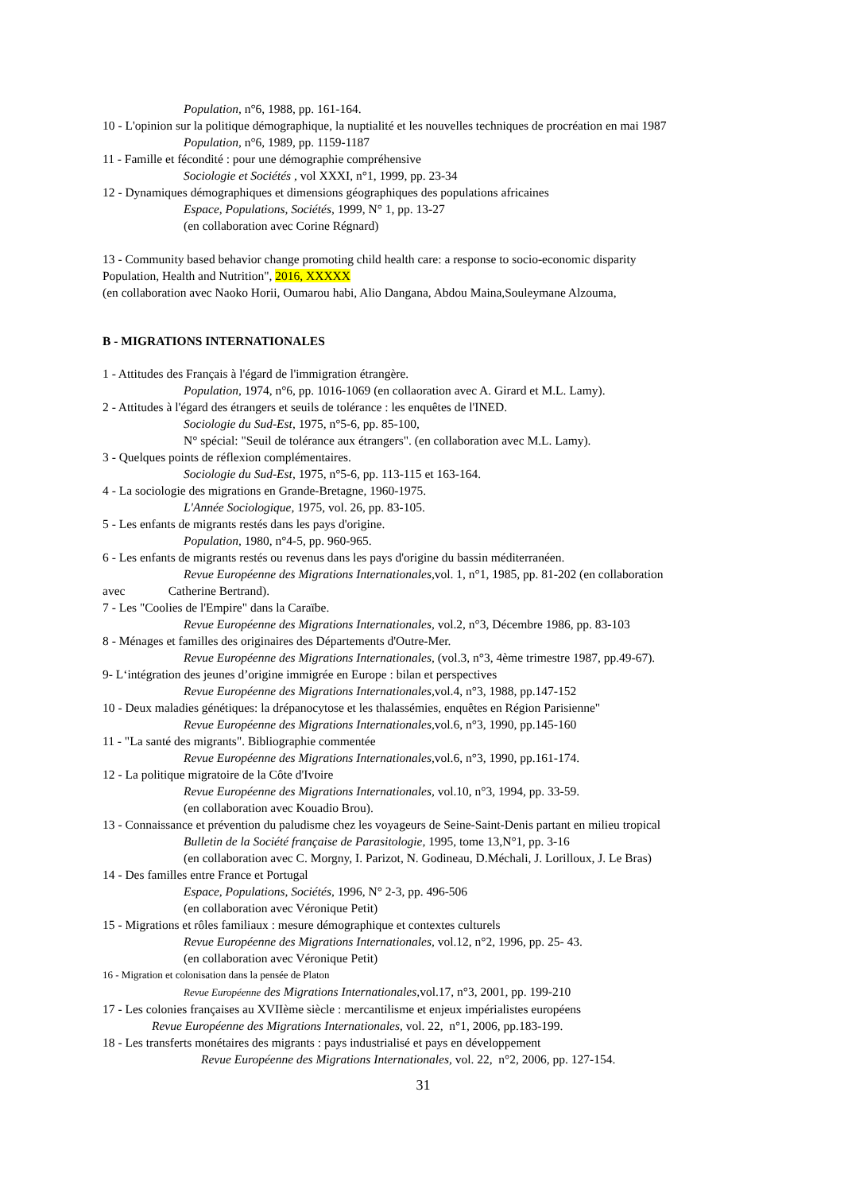Population, n°6, 1988, pp. 161-164.
10 - L'opinion sur la politique démographique, la nuptialité et les nouvelles techniques de procréation en mai 1987
Population, n°6, 1989, pp. 1159-1187
11 - Famille et fécondité : pour une démographie compréhensive
Sociologie et Sociétés , vol XXXI, n°1, 1999, pp. 23-34
12 - Dynamiques démographiques et dimensions géographiques des populations africaines
Espace, Populations, Sociétés, 1999, N° 1, pp. 13-27
(en collaboration avec Corine Régnard)
13 - Community based behavior change promoting child health care: a response to socio-economic disparity
Population, Health and Nutrition", 2016, XXXXX
(en collaboration avec Naoko Horii, Oumarou habi, Alio Dangana, Abdou Maina,Souleymane Alzouma,
B - MIGRATIONS INTERNATIONALES
1 - Attitudes des Français à l'égard de l'immigration étrangère.
Population, 1974, n°6, pp. 1016-1069 (en collaoration avec A. Girard et M.L. Lamy).
2 - Attitudes à l'égard des étrangers et seuils de tolérance : les enquêtes de l'INED.
Sociologie du Sud-Est, 1975, n°5-6, pp. 85-100,
N° spécial: "Seuil de tolérance aux étrangers". (en collaboration avec M.L. Lamy).
3 - Quelques points de réflexion complémentaires.
Sociologie du Sud-Est, 1975, n°5-6, pp. 113-115 et 163-164.
4 - La sociologie des migrations en Grande-Bretagne, 1960-1975.
L'Année Sociologique, 1975, vol. 26, pp. 83-105.
5 - Les enfants de migrants restés dans les pays d'origine.
Population, 1980, n°4-5, pp. 960-965.
6 - Les enfants de migrants restés ou revenus dans les pays d'origine du bassin méditerranéen.
Revue Européenne des Migrations Internationales, vol. 1, n°1, 1985, pp. 81-202 (en collaboration
avec Catherine Bertrand).
7 - Les "Coolies de l'Empire" dans la Caraïbe.
Revue Européenne des Migrations Internationales, vol.2, n°3, Décembre 1986, pp. 83-103
8 - Ménages et familles des originaires des Départements d'Outre-Mer.
Revue Européenne des Migrations Internationales, (vol.3, n°3, 4ème trimestre 1987, pp.49-67).
9- L‘intégration des jeunes d’origine immigrée en Europe : bilan et perspectives
Revue Européenne des Migrations Internationales, vol.4, n°3, 1988, pp.147-152
10 - Deux maladies génétiques: la drépanocytose et les thalassémies, enquêtes en Région Parisienne"
Revue Européenne des Migrations Internationales, vol.6, n°3, 1990, pp.145-160
11 - "La santé des migrants". Bibliographie commentée
Revue Européenne des Migrations Internationales, vol.6, n°3, 1990, pp.161-174.
12 - La politique migratoire de la Côte d'Ivoire
Revue Européenne des Migrations Internationales, vol.10, n°3, 1994, pp. 33-59.
(en collaboration avec Kouadio Brou).
13 - Connaissance et prévention du paludisme chez les voyageurs de Seine-Saint-Denis partant en milieu tropical
Bulletin de la Société française de Parasitologie, 1995, tome 13,N°1, pp. 3-16
(en collaboration avec C. Morgny, I. Parizot, N. Godineau, D.Méchali, J. Lorilloux, J. Le Bras)
14 - Des familles entre France et Portugal
Espace, Populations, Sociétés, 1996, N° 2-3, pp. 496-506
(en collaboration avec Véronique Petit)
15 - Migrations et rôles familiaux : mesure démographique et contextes culturels
Revue Européenne des Migrations Internationales, vol.12, n°2, 1996, pp. 25- 43.
(en collaboration avec Véronique Petit)
16 - Migration et colonisation dans la pensée de Platon
Revue Européenne des Migrations Internationales, vol.17, n°3, 2001, pp. 199-210
17 - Les colonies françaises au XVIIème siècle : mercantilisme et enjeux impérialistes européens
Revue Européenne des Migrations Internationales, vol. 22, n°1, 2006, pp.183-199.
18 - Les transferts monétaires des migrants : pays industrialisé et pays en développement
Revue Européenne des Migrations Internationales, vol. 22, n°2, 2006, pp. 127-154.
31